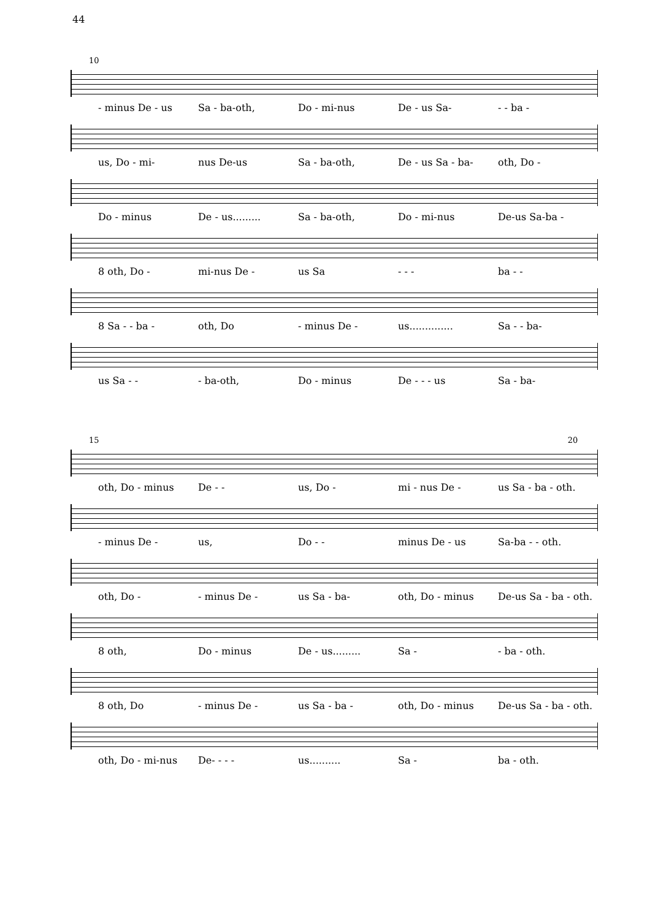44
10
- minus De - us Sa - ba-oth, Do - mi-nus De - us Sa- - - ba -
us, Do - mi- nus De-us Sa - ba-oth, De - us Sa - ba- oth, Do -
Do - minus De - us......... Sa - ba-oth, Do - mi-nus De-us Sa-ba -
8 oth, Do - mi-nus De - us Sa - - - ba - -
8 Sa - - ba - oth, Do - minus De - us.............. Sa - - ba-
us Sa - - - ba-oth, Do - minus De - - - us Sa - ba-
15 20
oth, Do - minus De - - us, Do - mi - nus De - us Sa - ba - oth.
- minus De - us, Do - - minus De - us Sa-ba - - oth.
oth, Do - - minus De - us Sa - ba- oth, Do - minus De-us Sa - ba - oth.
8 oth, Do - minus De - us......... Sa - - ba - oth.
8 oth, Do - minus De - us Sa - ba - oth, Do - minus De-us Sa - ba - oth.
oth, Do - mi-nus De- - - - us.......... Sa - ba - oth.